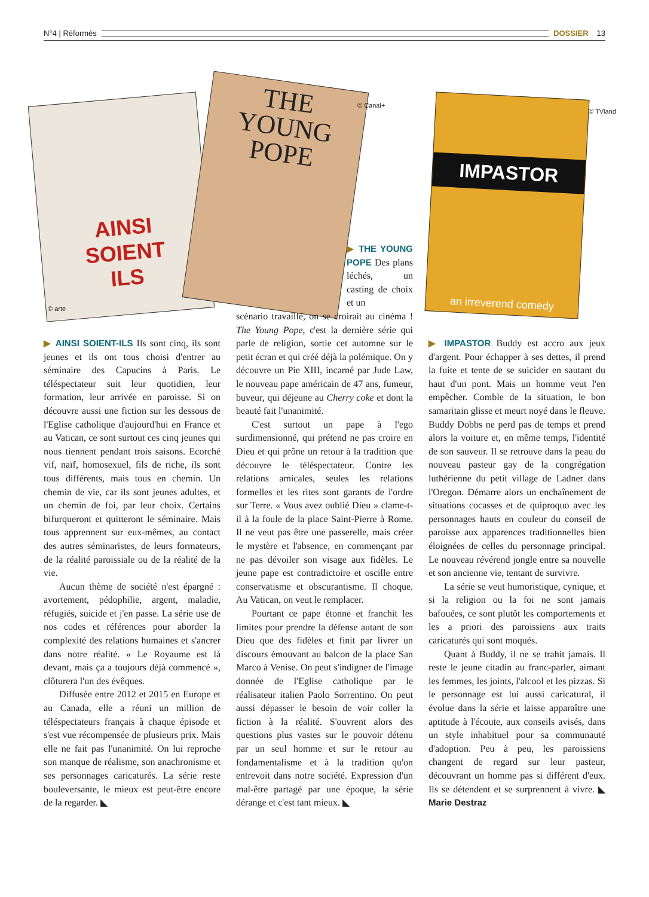N°4 | Réformés DOSSIER 13
AINSI
SOIENT
ILS
© arte
THE
YOUNG
POPE
© Canal+
IMPASTOR
an irreverend comedy
© TVland
▶ AINSI SOIENT-ILS Ils sont cinq, ils sont jeunes et ils ont tous choisi d'entrer au séminaire des Capucins à Paris. Le téléspectateur suit leur quotidien, leur formation, leur arrivée en paroisse. Si on découvre aussi une fiction sur les dessous de l'Eglise catholique d'aujourd'hui en France et au Vatican, ce sont surtout ces cinq jeunes qui nous tiennent pendant trois saisons. Ecorché vif, naïf, homosexuel, fils de riche, ils sont tous différents, mais tous en chemin. Un chemin de vie, car ils sont jeunes adultes, et un chemin de foi, par leur choix. Certains bifurqueront et quitteront le séminaire. Mais tous apprennent sur eux-mêmes, au contact des autres séminaristes, de leurs formateurs, de la réalité paroissiale ou de la réalité de la vie.
Aucun thème de société n'est épargné : avortement, pédophilie, argent, maladie, réfugiés, suicide et j'en passe. La série use de nos codes et références pour aborder la complexité des relations humaines et s'ancrer dans notre réalité. « Le Royaume est là devant, mais ça a toujours déjà commencé », clôturera l'un des évêques.
Diffusée entre 2012 et 2015 en Europe et au Canada, elle a réuni un million de téléspectateurs français à chaque épisode et s'est vue récompensée de plusieurs prix. Mais elle ne fait pas l'unanimité. On lui reproche son manque de réalisme, son anachronisme et ses personnages caricaturés. La série reste bouleversante, le mieux est peut-être encore de la regarder. ◣
▶ THE YOUNG POPE Des plans léchés, un casting de choix et un
scénario travaillé, on se croirait au cinéma ! The Young Pope, c'est la dernière série qui parle de religion, sortie cet automne sur le petit écran et qui créé déjà la polémique. On y découvre un Pie XIII, incarné par Jude Law, le nouveau pape américain de 47 ans, fumeur, buveur, qui déjeune au Cherry coke et dont la beauté fait l'unanimité.
C'est surtout un pape à l'ego surdimensionné, qui prétend ne pas croire en Dieu et qui prône un retour à la tradition que découvre le téléspectateur. Contre les relations amicales, seules les relations formelles et les rites sont garants de l'ordre sur Terre. « Vous avez oublié Dieu » clame-t-il à la foule de la place Saint-Pierre à Rome. Il ne veut pas être une passerelle, mais créer le mystère et l'absence, en commençant par ne pas dévoiler son visage aux fidèles. Le jeune pape est contradictoire et oscille entre conservatisme et obscurantisme. Il choque. Au Vatican, on veut le remplacer.
Pourtant ce pape étonne et franchit les limites pour prendre la défense autant de son Dieu que des fidèles et finit par livrer un discours émouvant au balcon de la place San Marco à Venise. On peut s'indigner de l'image donnée de l'Eglise catholique par le réalisateur italien Paolo Sorrentino. On peut aussi dépasser le besoin de voir coller la fiction à la réalité. S'ouvrent alors des questions plus vastes sur le pouvoir détenu par un seul homme et sur le retour au fondamentalisme et à la tradition qu'on entrevoit dans notre société. Expression d'un mal-être partagé par une époque, la série dérange et c'est tant mieux. ◣
▶ IMPASTOR Buddy est accro aux jeux d'argent. Pour échapper à ses dettes, il prend la fuite et tente de se suicider en sautant du haut d'un pont. Mais un homme veut l'en empêcher. Comble de la situation, le bon samaritain glisse et meurt noyé dans le fleuve. Buddy Dobbs ne perd pas de temps et prend alors la voiture et, en même temps, l'identité de son sauveur. Il se retrouve dans la peau du nouveau pasteur gay de la congrégation luthérienne du petit village de Ladner dans l'Oregon. Démarre alors un enchaînement de situations cocasses et de quiproquo avec les personnages hauts en couleur du conseil de paroisse aux apparences traditionnelles bien éloignées de celles du personnage principal. Le nouveau révérend jongle entre sa nouvelle et son ancienne vie, tentant de survivre.
La série se veut humoristique, cynique, et si la religion ou la foi ne sont jamais bafouées, ce sont plutôt les comportements et les a priori des paroissiens aux traits caricaturés qui sont moqués.
Quant à Buddy, il ne se trahit jamais. Il reste le jeune citadin au franc-parler, aimant les femmes, les joints, l'alcool et les pizzas. Si le personnage est lui aussi caricatural, il évolue dans la série et laisse apparaître une aptitude à l'écoute, aux conseils avisés, dans un style inhabituel pour sa communauté d'adoption. Peu à peu, les paroissiens changent de regard sur leur pasteur, découvrant un homme pas si différent d'eux. Ils se détendent et se surprennent à vivre. ◣ Marie Destraz